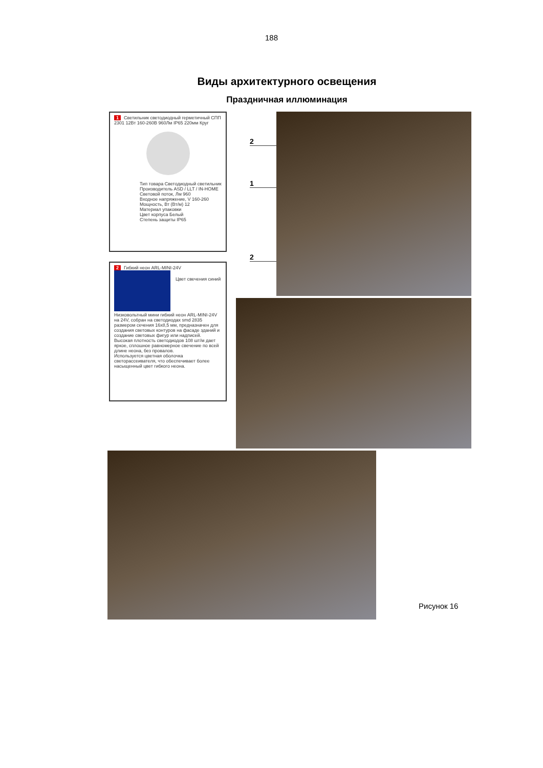188
Виды архитектурного освещения
Праздничная иллюминация
1 Светильник светодиодный герметичный СПП 2301 12Вт 160-260В 960Лм IP65 220мм Круг
Тип товара Светодиодный светильник
Производитель ASD / LLT / IN-HOME
Световой поток, Лм 960
Входное напряжение, V 160-260
Мощность, Вт (Вт/м) 12
Материал упаковки
Цвет корпуса Белый
Степень защиты IP65
2 Гибкий неон ARL-MINI-24V
Цвет свечения синий
Низковольтный мини гибкий неон ARL-MINI-24V на 24V, собран на светодиодах smd 2835 размером сечения 16х8,5 мм, предназначен для создания световых контуров на фасаде зданий и создание световых фигур или надписей.
Высокая плотность светодиодов 108 шт/м дает яркое, сплошное равномерное свечение по всей длине неона, без провалов.
Используется цветная оболочка светорассеивателя, что обеспечивает более насыщенный цвет гибкого неона.
2
1
2
Рисунок 16